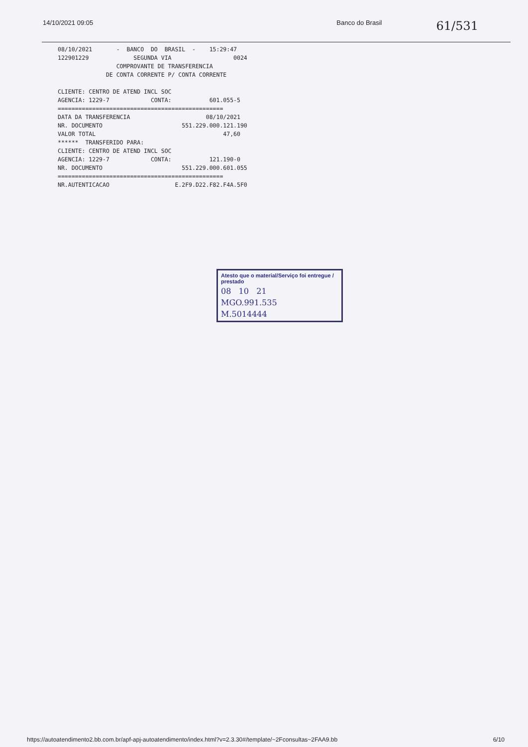14/10/2021 09:05 Banco do Brasil 61/531
08/10/2021 - BANCO DO BRASIL - 15:29:47 122901229 SEGUNDA VIA 0024 COMPROVANTE DE TRANSFERENCIA DE CONTA CORRENTE P/ CONTA CORRENTE CLIENTE: CENTRO DE ATEND INCL SOC AGENCIA: 1229-7 CONTA: 601.055-5 ================================================ DATA DA TRANSFERENCIA 08/10/2021 NR. DOCUMENTO 551.229.000.121.190 VALOR TOTAL 47,60 ****** TRANSFERIDO PARA: CLIENTE: CENTRO DE ATEND INCL SOC AGENCIA: 1229-7 CONTA: 121.190-0 NR. DOCUMENTO 551.229.000.601.055 ================================================ NR.AUTENTICACAO E.2F9.D22.F82.F4A.5F0
Atesto que o material/Serviço foi entregue / prestado
08 10 21
MGO.991.535
M.5014444
https://autoatendimento2.bb.com.br/apf-apj-autoatendimento/index.html?v=2.3.30#/template/~2Fconsultas~2FAA9.bb 6/10